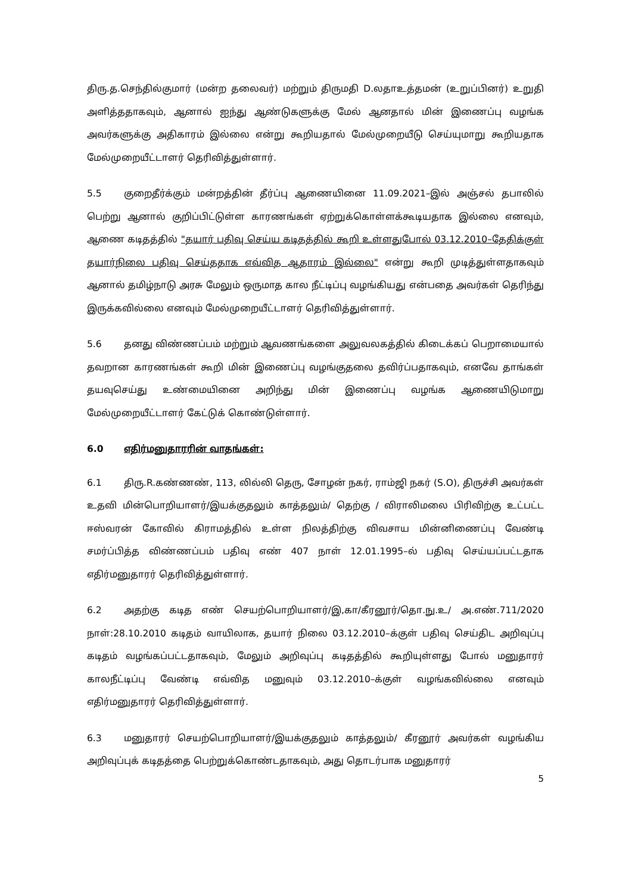திரு.த.செந்தில்குமார் (மன்ற தலைவர்) மற்றும் திருமதி D.லதாஉத்தமன் (உறுப்பினர்) உறுதி அளித்ததாகவும், ஆனால் ஐந்து ஆண்டுகளுக்கு மேல் ஆனதால் மின் இணைப்பு வழங்க அவர்களுக்கு அதிகாரம் இல்லை என்று கூறியதால் மேல்முறையீடு செய்யுமாறு கூறியதாக மேல்முறையீட்டாளர் தெரிவித்துள்ளார்.
5.5 குறைதீர்க்கும் மன்றத்தின் தீர்ப்பு ஆணையினை 11.09.2021–இல் அஞ்சல் தபாலில் பெற்று ஆனால் குறிப்பிட்டுள்ள காரணங்கள் ஏற்றுக்கொள்ளக்கூடியதாக இல்லை எனவும், ஆணை கடிதத்தில் "தயார் பதிவு செய்ய கடிதத்தில் கூறி உள்ளதுபோல் 03.12.2010–தேதிக்குள் தயார்நிலை பதிவு செய்ததாக எவ்வித ஆதாரம் இல்லை" என்று கூறி முடித்துள்ளதாகவும் ஆனால் தமிழ்நாடு அரசு மேலும் ஒருமாத கால நீட்டிப்பு வழங்கியது என்பதை அவர்கள் தெரிந்து இருக்கவில்லை எனவும் மேல்முறையீட்டாளர் தெரிவித்துள்ளார்.
5.6 தனது விண்ணப்பம் மற்றும் ஆவணங்களை அலுவலகத்தில் கிடைக்கப் பெறாமையால் தவறான காரணங்கள் கூறி மின் இணைப்பு வழங்குதலை தவிர்ப்பதாகவும், எனவே தாங்கள் தயவுசெய்து உண்மையினை அறிந்து மின் இணைப்பு வழங்க ஆணையிடுமாறு மேல்முறையீட்டாளர் கேட்டுக் கொண்டுள்ளார்.
6.0 எதிர்மனுதாரரின் வாதங்கள்:
6.1 திரு.R.கண்ணண், 113, லில்லி தெரு, சோழன் நகர், ராம்ஜி நகர் (S.O), திருச்சி அவர்கள் உதவி மின்பொறியாளர்/இயக்குதலும் காத்தலும்/ தெற்கு / விராலிமலை பிரிவிற்கு உட்பட்ட ஈஸ்வரன் கோவில் கிராமத்தில் உள்ள நிலத்திற்கு விவசாய மின்னிணைப்பு வேண்டி சமர்ப்பித்த விண்ணப்பம் பதிவு எண் 407 நாள் 12.01.1995–ல் பதிவு செய்யப்பட்டதாக எதிர்மனுதாரர் தெரிவித்துள்ளார்.
6.2 அதற்கு கடித எண் செயற்பொறியாளர்/இ,கா/கீரனூர்/தொ.நு.உ/ அ.எண்.711/2020 நாள்:28.10.2010 கடிதம் வாயிலாக, தயார் நிலை 03.12.2010–க்குள் பதிவு செய்திட அறிவுப்பு கடிதம் வழங்கப்பட்டதாகவும், மேலும் அறிவுப்பு கடிதத்தில் கூறியுள்ளது போல் மனுதாரர் காலநீட்டிப்பு வேண்டி எவ்வித மனுவும் 03.12.2010–க்குள் வழங்கவில்லை எனவும் எதிர்மனுதாரர் தெரிவித்துள்ளார்.
6.3 மனுதாரர் செயற்பொறியாளர்/இயக்குதலும் காத்தலும்/ கீரனூர் அவர்கள் வழங்கிய அறிவுப்புக் கடிதத்தை பெற்றுக்கொண்டதாகவும், அது தொடர்பாக மனுதாரர்
5